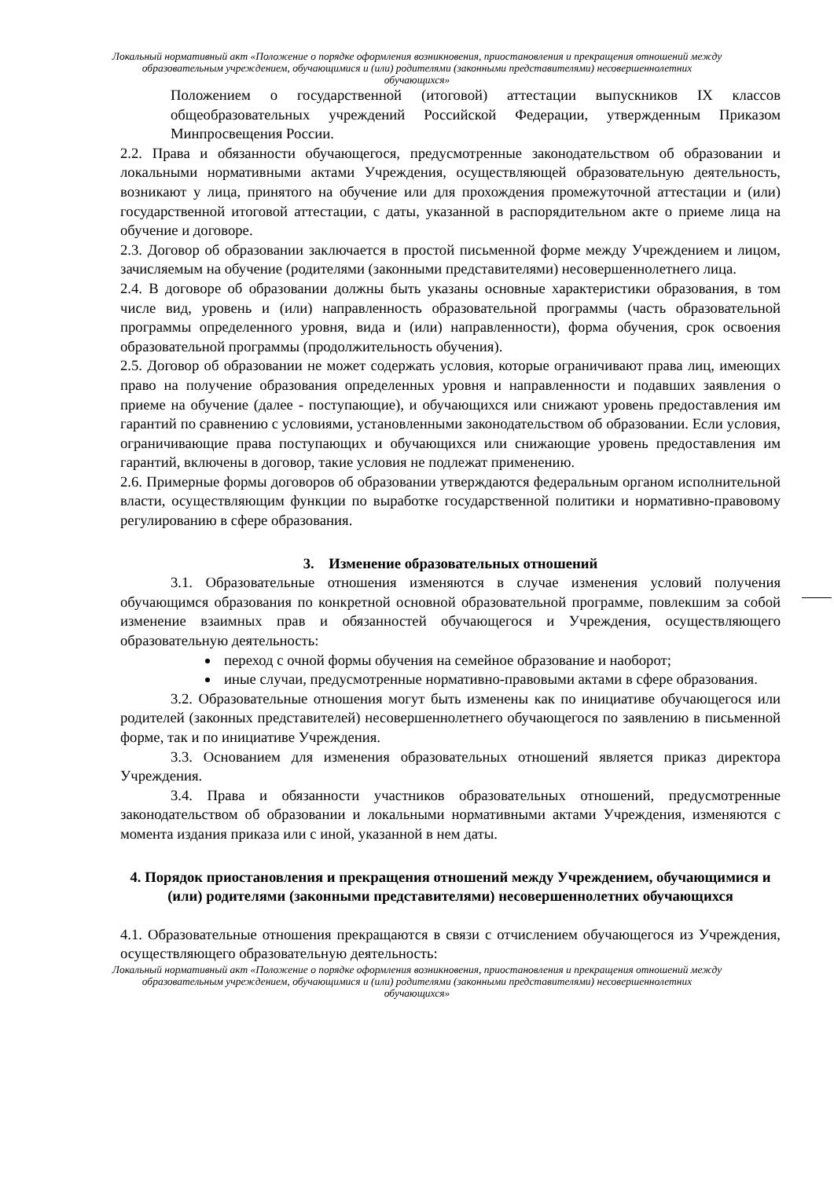Локальный нормативный акт «Положение о порядке оформления возникновения, приостановления и прекращения отношений между образовательным учреждением, обучающимися и (или) родителями (законными представителями) несовершеннолетних обучающихся»
Положением о государственной (итоговой) аттестации выпускников IX классов общеобразовательных учреждений Российской Федерации, утвержденным Приказом Минпросвещения России.
2.2. Права и обязанности обучающегося, предусмотренные законодательством об образовании и локальными нормативными актами Учреждения, осуществляющей образовательную деятельность, возникают у лица, принятого на обучение или для прохождения промежуточной аттестации и (или) государственной итоговой аттестации, с даты, указанной в распорядительном акте о приеме лица на обучение и договоре.
2.3. Договор об образовании заключается в простой письменной форме между Учреждением и лицом, зачисляемым на обучение (родителями (законными представителями) несовершеннолетнего лица.
2.4. В договоре об образовании должны быть указаны основные характеристики образования, в том числе вид, уровень и (или) направленность образовательной программы (часть образовательной программы определенного уровня, вида и (или) направленности), форма обучения, срок освоения образовательной программы (продолжительность обучения).
2.5. Договор об образовании не может содержать условия, которые ограничивают права лиц, имеющих право на получение образования определенных уровня и направленности и подавших заявления о приеме на обучение (далее - поступающие), и обучающихся или снижают уровень предоставления им гарантий по сравнению с условиями, установленными законодательством об образовании. Если условия, ограничивающие права поступающих и обучающихся или снижающие уровень предоставления им гарантий, включены в договор, такие условия не подлежат применению.
2.6. Примерные формы договоров об образовании утверждаются федеральным органом исполнительной власти, осуществляющим функции по выработке государственной политики и нормативно-правовому регулированию в сфере образования.
3. Изменение образовательных отношений
3.1. Образовательные отношения изменяются в случае изменения условий получения обучающимся образования по конкретной основной образовательной программе, повлекшим за собой изменение взаимных прав и обязанностей обучающегося и Учреждения, осуществляющего образовательную деятельность:
переход с очной формы обучения на семейное образование и наоборот;
иные случаи, предусмотренные нормативно-правовыми актами в сфере образования.
3.2. Образовательные отношения могут быть изменены как по инициативе обучающегося или родителей (законных представителей) несовершеннолетнего обучающегося по заявлению в письменной форме, так и по инициативе Учреждения.
3.3. Основанием для изменения образовательных отношений является приказ директора Учреждения.
3.4. Права и обязанности участников образовательных отношений, предусмотренные законодательством об образовании и локальными нормативными актами Учреждения, изменяются с момента издания приказа или с иной, указанной в нем даты.
4. Порядок приостановления и прекращения отношений между Учреждением, обучающимися и (или) родителями (законными представителями) несовершеннолетних обучающихся
4.1. Образовательные отношения прекращаются в связи с отчислением обучающегося из Учреждения, осуществляющего образовательную деятельность:
Локальный нормативный акт «Положение о порядке оформления возникновения, приостановления и прекращения отношений между образовательным учреждением, обучающимися и (или) родителями (законными представителями) несовершеннолетних обучающихся»